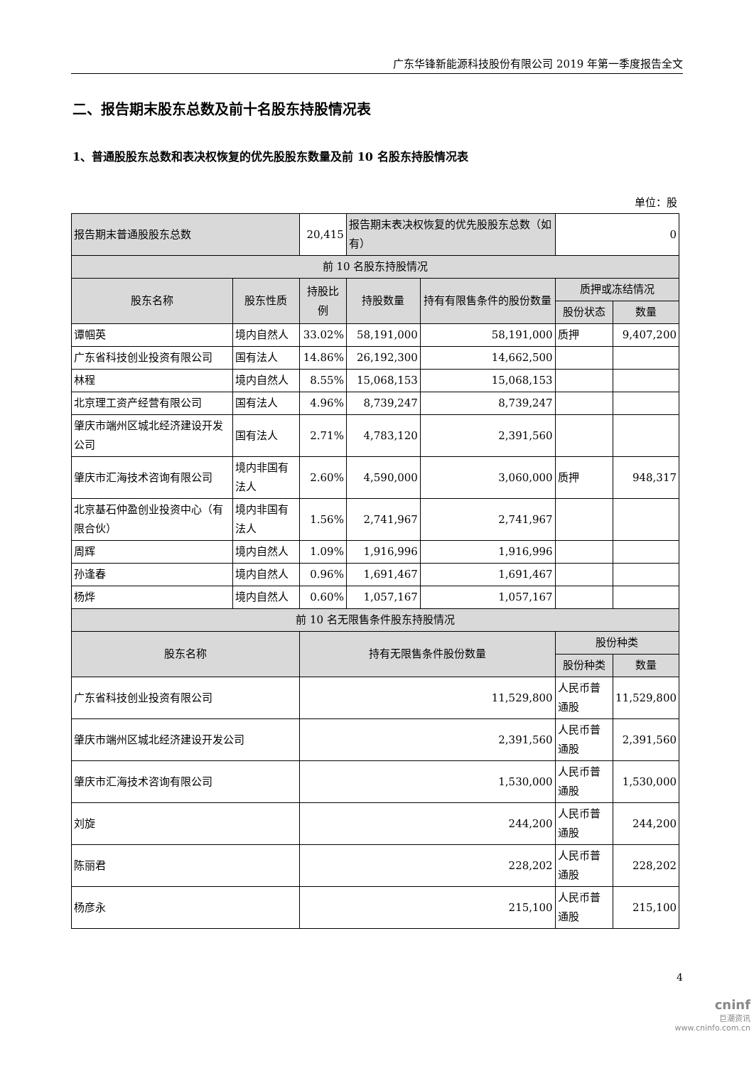广东华锋新能源科技股份有限公司 2019 年第一季度报告全文
二、报告期末股东总数及前十名股东持股情况表
1、普通股股东总数和表决权恢复的优先股股东数量及前 10 名股东持股情况表
单位：股
| 报告期末普通股股东总数 | | 20,415 | 报告期末表决权恢复的优先股股东总数（如有） | | 0 | |
| 前 10 名股东持股情况 | | | | | | |
| 股东名称 | 股东性质 | 持股比例 | 持股数量 | 持有有限售条件的股份数量 | 质押或冻结情况 | |
| | | | | | 股份状态 | 数量 |
| 谭帼英 | 境内自然人 | 33.02% | 58,191,000 | 58,191,000 | 质押 | 9,407,200 |
| 广东省科技创业投资有限公司 | 国有法人 | 14.86% | 26,192,300 | 14,662,500 | | |
| 林程 | 境内自然人 | 8.55% | 15,068,153 | 15,068,153 | | |
| 北京理工资产经营有限公司 | 国有法人 | 4.96% | 8,739,247 | 8,739,247 | | |
| 肇庆市端州区城北经济建设开发公司 | 国有法人 | 2.71% | 4,783,120 | 2,391,560 | | |
| 肇庆市汇海技术咨询有限公司 | 境内非国有法人 | 2.60% | 4,590,000 | 3,060,000 | 质押 | 948,317 |
| 北京基石仲盈创业投资中心（有限合伙） | 境内非国有法人 | 1.56% | 2,741,967 | 2,741,967 | | |
| 周辉 | 境内自然人 | 1.09% | 1,916,996 | 1,916,996 | | |
| 孙逢春 | 境内自然人 | 0.96% | 1,691,467 | 1,691,467 | | |
| 杨烨 | 境内自然人 | 0.60% | 1,057,167 | 1,057,167 | | |
| 前 10 名无限售条件股东持股情况 | | | | | | |
| 股东名称 | | 持有无限售条件股份数量 | | | 股份种类 | |
| | | | | | 股份种类 | 数量 |
| 广东省科技创业投资有限公司 | | 11,529,800 | | | 人民币普通股 | 11,529,800 |
| 肇庆市端州区城北经济建设开发公司 | | 2,391,560 | | | 人民币普通股 | 2,391,560 |
| 肇庆市汇海技术咨询有限公司 | | 1,530,000 | | | 人民币普通股 | 1,530,000 |
| 刘旋 | | 244,200 | | | 人民币普通股 | 244,200 |
| 陈丽君 | | 228,202 | | | 人民币普通股 | 228,202 |
| 杨彦永 | | 215,100 | | | 人民币普通股 | 215,100 |
4
cninf
巨潮资讯
www.cninfo.com.cn